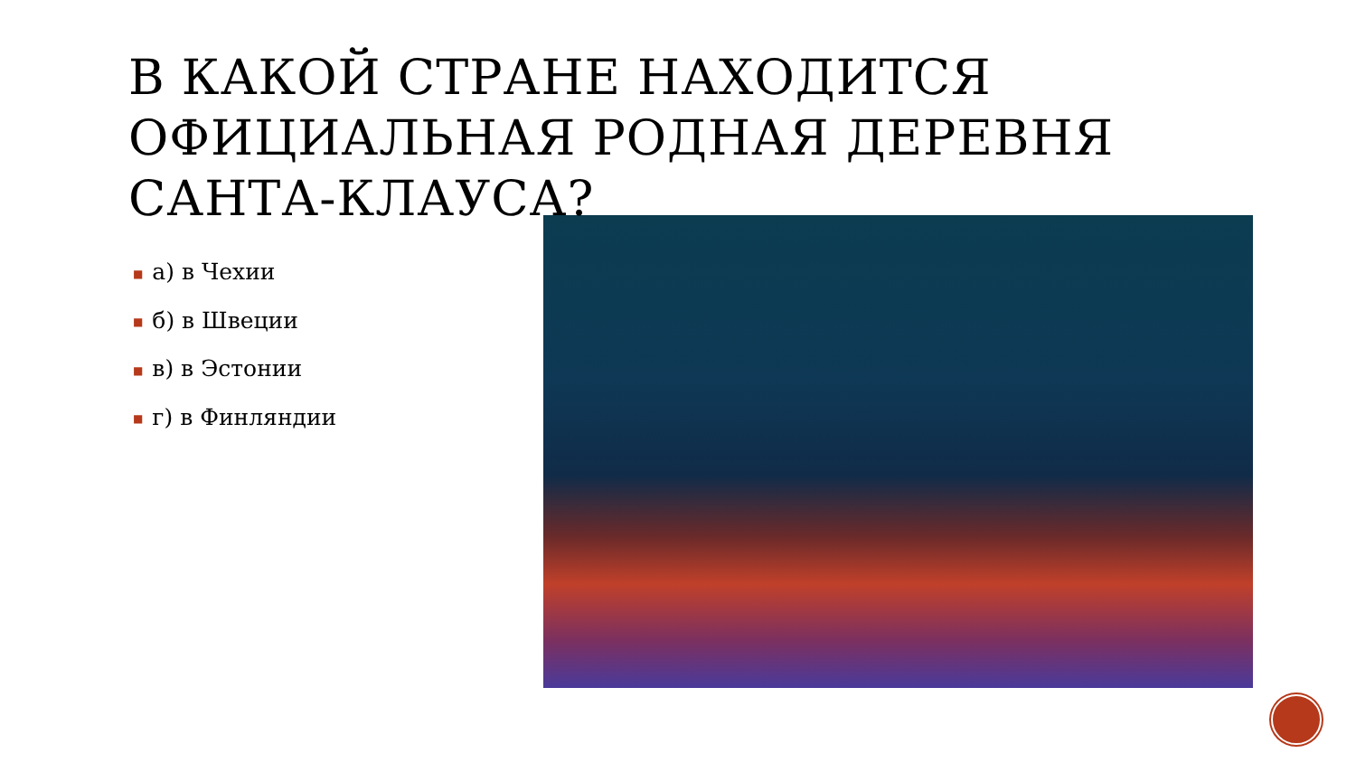В КАКОЙ СТРАНЕ НАХОДИТСЯ ОФИЦИАЛЬНАЯ РОДНАЯ ДЕРЕВНЯ САНТА-КЛАУСА?
■ а) в Чехии
■ б) в Швеции
■ в) в Эстонии
■ г) в Финляндии